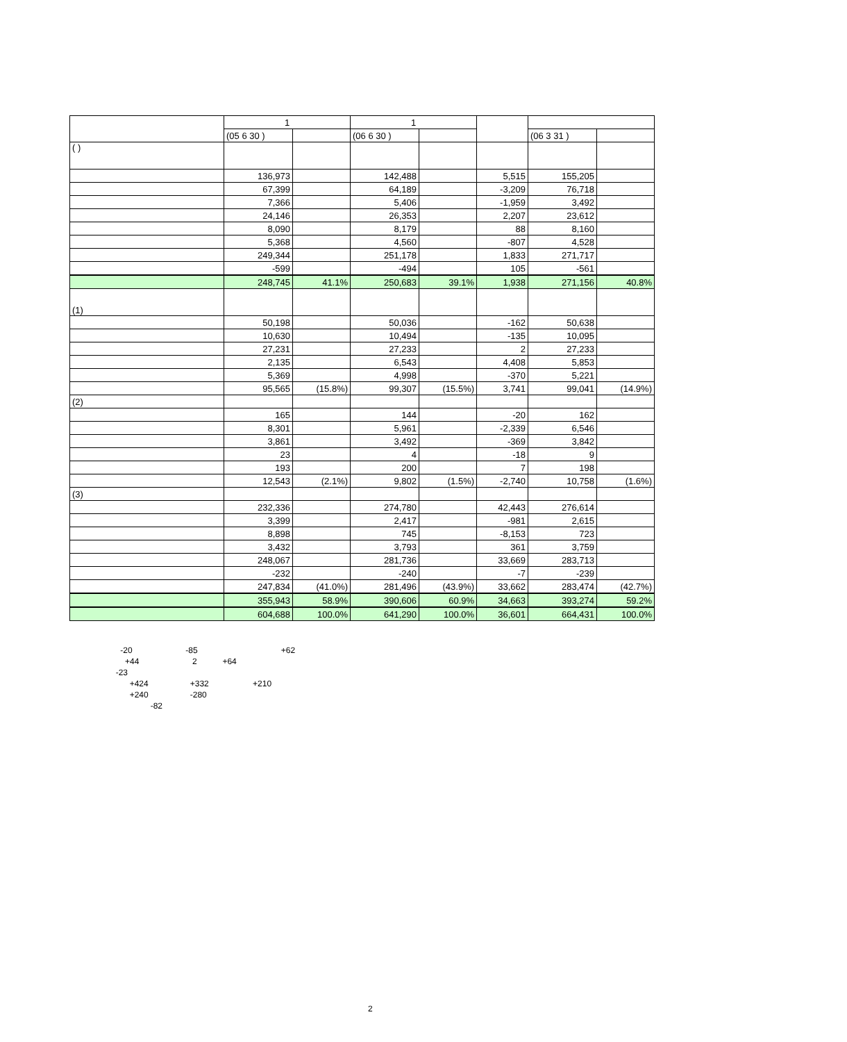| | 1 | | 1 | | | | |
| | (05 6 30 ) | | (06 6 30 ) | | | (06 3 31 ) | |
| ( ) | | | | | | | |
| | 136,973 | | 142,488 | | 5,515 | 155,205 | |
| | 67,399 | | 64,189 | | -3,209 | 76,718 | |
| | 7,366 | | 5,406 | | -1,959 | 3,492 | |
| | 24,146 | | 26,353 | | 2,207 | 23,612 | |
| | 8,090 | | 8,179 | | 88 | 8,160 | |
| | 5,368 | | 4,560 | | -807 | 4,528 | |
| | 249,344 | | 251,178 | | 1,833 | 271,717 | |
| | -599 | | -494 | | 105 | -561 | |
| | 248,745 | 41.1% | 250,683 | 39.1% | 1,938 | 271,156 | 40.8% |
| (1) | | | | | | | |
| | 50,198 | | 50,036 | | -162 | 50,638 | |
| | 10,630 | | 10,494 | | -135 | 10,095 | |
| | 27,231 | | 27,233 | | 2 | 27,233 | |
| | 2,135 | | 6,543 | | 4,408 | 5,853 | |
| | 5,369 | | 4,998 | | -370 | 5,221 | |
| | 95,565 | (15.8%) | 99,307 | (15.5%) | 3,741 | 99,041 | (14.9%) |
| (2) | | | | | | | |
| | 165 | | 144 | | -20 | 162 | |
| | 8,301 | | 5,961 | | -2,339 | 6,546 | |
| | 3,861 | | 3,492 | | -369 | 3,842 | |
| | 23 | | 4 | | -18 | 9 | |
| | 193 | | 200 | | 7 | 198 | |
| | 12,543 | (2.1%) | 9,802 | (1.5%) | -2,740 | 10,758 | (1.6%) |
| (3) | | | | | | | |
| | 232,336 | | 274,780 | | 42,443 | 276,614 | |
| | 3,399 | | 2,417 | | -981 | 2,615 | |
| | 8,898 | | 745 | | -8,153 | 723 | |
| | 3,432 | | 3,793 | | 361 | 3,759 | |
| | 248,067 | | 281,736 | | 33,669 | 283,713 | |
| | -232 | | -240 | | -7 | -239 | |
| | 247,834 | (41.0%) | 281,496 | (43.9%) | 33,662 | 283,474 | (42.7%) |
| | 355,943 | 58.9% | 390,606 | 60.9% | 34,663 | 393,274 | 59.2% |
| | 604,688 | 100.0% | 641,290 | 100.0% | 36,601 | 664,431 | 100.0% |
-20 -85 +62 +44 2 +64 -23 +424 +332 +210 +240 -280 -82
2